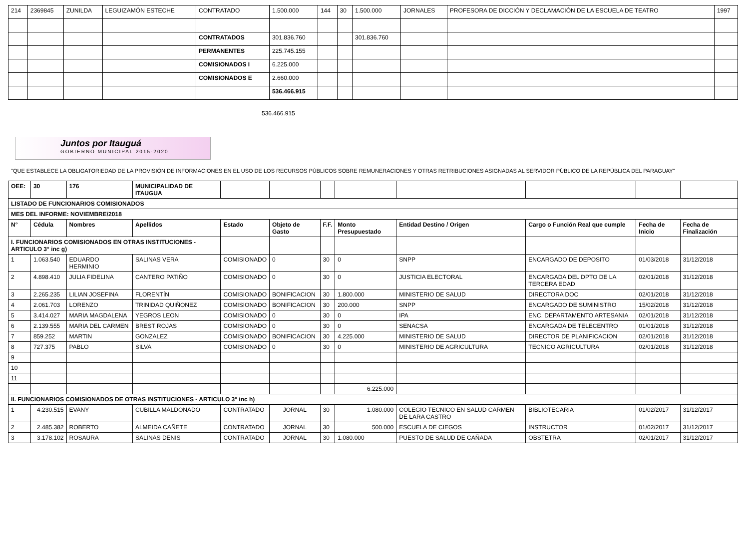| 214 | 2369845 | ZUNILDA | LEGUIZAMÓN ESTECHE | CONTRATADO | 1.500.000 | 144 | 30 | 1.500.000 | JORNALES | PROFESORA DE DICCIÓN Y DECLAMACIÓN DE LA ESCUELA DE TEATRO | 1997 |
| | | | | CONTRATADOS | 301.836.760 | | | 301.836.760 | | | |
| | | | | PERMANENTES | 225.745.155 | | | | | | |
| | | | | COMISIONADOS I | 6.225.000 | | | | | | |
| | | | | COMISIONADOS E | 2.660.000 | | | | | | |
| | | | | | 536.466.915 | | | | | | |
536.466.915
Juntos por Itauguá
GOBIERNO MUNICIPAL 2015-2020
"QUE ESTABLECE LA OBLIGATORIEDAD DE LA PROVISIÓN DE INFORMACIONES EN EL USO DE LOS RECURSOS PÚBLICOS SOBRE REMUNERACIONES Y OTRAS RETRIBUCIONES ASIGNADAS AL SERVIDOR PÚBLICO DE LA REPÚBLICA DEL PARAGUAY"
| OEE: | 30 | 176 | MUNICIPALIDAD DE ITAUGUA | | | | | | | | |
| LISTADO DE FUNCIONARIOS COMISIONADOS | | | | | | | | | | | |
| MES DEL INFORME: NOVIEMBRE/2018 | | | | | | | | | | | |
| N° | Cédula | Nombres | Apellidos | Estado | Objeto de Gasto | F.F. | Monto Presupuestado | Entidad Destino / Origen | Cargo o Función Real que cumple | Fecha de Inicio | Fecha de Finalización |
| I. FUNCIONARIOS COMISIONADOS EN OTRAS INSTITUCIONES - ARTICULO 3° inc g) | | | | | | | | | | | |
| 1 | 1.063.540 | EDUARDO HERMINIO | SALINAS VERA | COMISIONADO | 0 | 30 | 0 | SNPP | ENCARGADO DE DEPOSITO | 01/03/2018 | 31/12/2018 |
| 2 | 4.898.410 | JULIA FIDELINA | CANTERO PATIÑO | COMISIONADO | 0 | 30 | 0 | JUSTICIA ELECTORAL | ENCARGADA DEL DPTO DE LA TERCERA EDAD | 02/01/2018 | 31/12/2018 |
| 3 | 2.265.235 | LILIAN JOSEFINA | FLORENTÍN | COMISIONADO | BONIFICACION | 30 | 1.800.000 | MINISTERIO DE SALUD | DIRECTORA DOC | 02/01/2018 | 31/12/2018 |
| 4 | 2.061.703 | LORENZO | TRINIDAD QUIÑONEZ | COMISIONADO | BONIFICACION | 30 | 200.000 | SNPP | ENCARGADO DE SUMINISTRO | 15/02/2018 | 31/12/2018 |
| 5 | 3.414.027 | MARIA MAGDALENA | YEGROS LEON | COMISIONADO | 0 | 30 | 0 | IPA | ENC. DEPARTAMENTO ARTESANIA | 02/01/2018 | 31/12/2018 |
| 6 | 2.139.555 | MARIA DEL CARMEN | BREST ROJAS | COMISIONADO | 0 | 30 | 0 | SENACSA | ENCARGADA DE TELECENTRO | 01/01/2018 | 31/12/2018 |
| 7 | 859.252 | MARTIN | GONZALEZ | COMISIONADO | BONIFICACION | 30 | 4.225.000 | MINISTERIO DE SALUD | DIRECTOR DE PLANIFICACION | 02/01/2018 | 31/12/2018 |
| 8 | 727.375 | PABLO | SILVA | COMISIONADO | 0 | 30 | 0 | MINISTERIO DE AGRICULTURA | TECNICO AGRICULTURA | 02/01/2018 | 31/12/2018 |
| 9 | | | | | | | | | | | |
| 10 | | | | | | | | | | | |
| 11 | | | | | | | | | | | |
| | | | | | | | 6.225.000 | | | | |
| II. FUNCIONARIOS COMISIONADOS DE OTRAS INSTITUCIONES - ARTICULO 3° inc h) | | | | | | | | | | | |
| 1 | 4.230.515 | EVANY | CUBILLA MALDONADO | CONTRATADO | JORNAL | 30 | 1.080.000 | COLEGIO TECNICO EN SALUD CARMEN DE LARA CASTRO | BIBLIOTECARIA | 01/02/2017 | 31/12/2017 |
| 2 | 2.485.382 | ROBERTO | ALMEIDA CAÑETE | CONTRATADO | JORNAL | 30 | 500.000 | ESCUELA DE CIEGOS | INSTRUCTOR | 01/02/2017 | 31/12/2017 |
| 3 | 3.178.102 | ROSAURA | SALINAS DENIS | CONTRATADO | JORNAL | 30 | 1.080.000 | PUESTO DE SALUD DE CAÑADA | OBSTETRA | 02/01/2017 | 31/12/2017 |